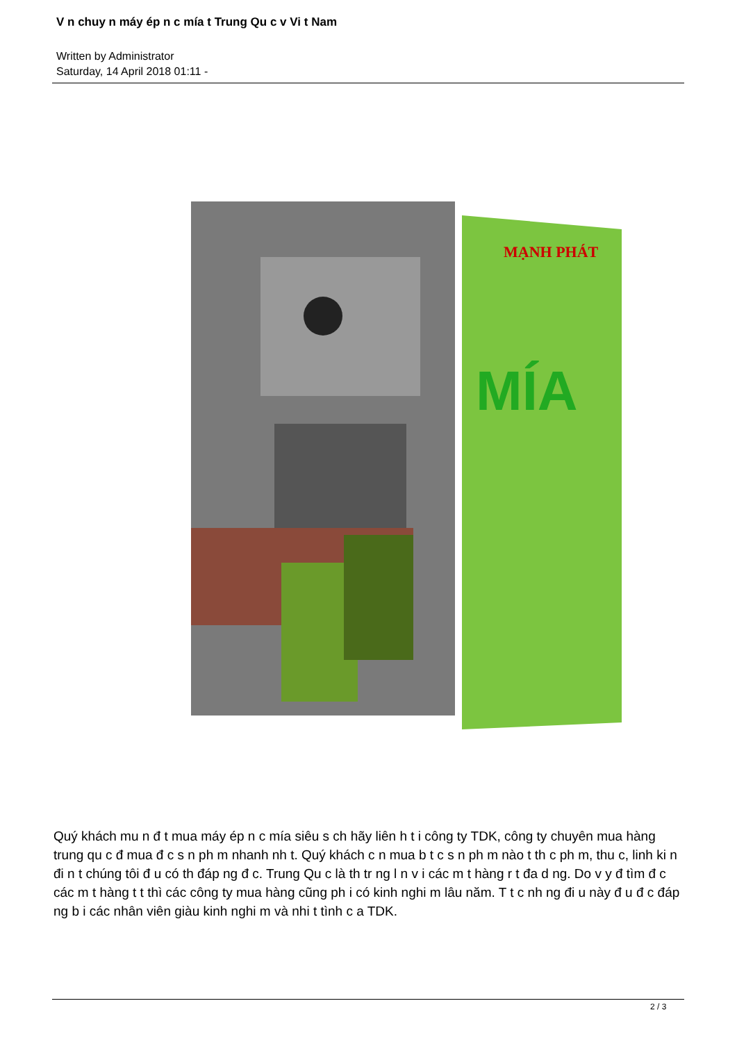V n chuy n máy ép n c mía t Trung Qu c v Vi t Nam
Written by Administrator
Saturday, 14 April 2018 01:11 -
MẠNH PHÁT
MÍA
Quý khách mu n đ t mua máy ép n c mía siêu s ch hãy liên h t i công ty TDK, công ty chuyên mua hàng trung qu c đ mua đ c s n ph m nhanh nh t. Quý khách c n mua b t c s n ph m nào t th c ph m, thu c, linh ki n đi n t chúng tôi đ u có th đáp ng đ c. Trung Qu c là th tr ng l n v i các m t hàng r t đa d ng. Do v y đ tìm đ c các m t hàng t t thì các công ty mua hàng cũng ph i có kinh nghi m lâu năm. T t c nh ng đi u này đ u đ c đáp ng b i các nhân viên giàu kinh nghi m và nhi t tình c a TDK.
2 / 3